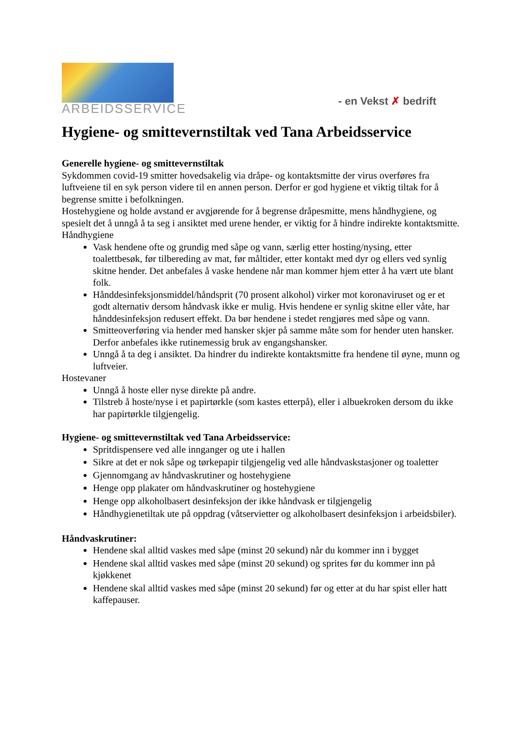ARBEIDSSERVICE
- en Vekst ✗ bedrift
Hygiene- og smittevernstiltak ved Tana Arbeidsservice
Generelle hygiene- og smittevernstiltak
Sykdommen covid-19 smitter hovedsakelig via dråpe- og kontaktsmitte der virus overføres fra luftveiene til en syk person videre til en annen person. Derfor er god hygiene et viktig tiltak for å begrense smitte i befolkningen.
Hostehygiene og holde avstand er avgjørende for å begrense dråpesmitte, mens håndhygiene, og spesielt det å unngå å ta seg i ansiktet med urene hender, er viktig for å hindre indirekte kontaktsmitte.
Håndhygiene
Vask hendene ofte og grundig med såpe og vann, særlig etter hosting/nysing, etter toalettbesøk, før tilbereding av mat, før måltider, etter kontakt med dyr og ellers ved synlig skitne hender. Det anbefales å vaske hendene når man kommer hjem etter å ha vært ute blant folk.
Hånddesinfeksjonsmiddel/håndsprit (70 prosent alkohol) virker mot koronaviruset og er et godt alternativ dersom håndvask ikke er mulig. Hvis hendene er synlig skitne eller våte, har hånddesinfeksjon redusert effekt. Da bør hendene i stedet rengjøres med såpe og vann.
Smitteoverføring via hender med hansker skjer på samme måte som for hender uten hansker. Derfor anbefales ikke rutinemessig bruk av engangshansker.
Unngå å ta deg i ansiktet. Da hindrer du indirekte kontaktsmitte fra hendene til øyne, munn og luftveier.
Hostevaner
Unngå å hoste eller nyse direkte på andre.
Tilstreb å hoste/nyse i et papirtørkle (som kastes etterpå), eller i albuekroken dersom du ikke har papirtørkle tilgjengelig.
Hygiene- og smittevernstiltak ved Tana Arbeidsservice:
Spritdispensere ved alle innganger og ute i hallen
Sikre at det er nok såpe og tørkepapir tilgjengelig ved alle håndvaskstasjoner og toaletter
Gjennomgang av håndvaskrutiner og hostehygiene
Henge opp plakater om håndvaskrutiner og hostehygiene
Henge opp alkoholbasert desinfeksjon der ikke håndvask er tilgjengelig
Håndhygienetiltak ute på oppdrag (våtservietter og alkoholbasert desinfeksjon i arbeidsbiler).
Håndvaskrutiner:
Hendene skal alltid vaskes med såpe (minst 20 sekund) når du kommer inn i bygget
Hendene skal alltid vaskes med såpe (minst 20 sekund) og sprites før du kommer inn på kjøkkenet
Hendene skal alltid vaskes med såpe (minst 20 sekund) før og etter at du har spist eller hatt kaffepauser.